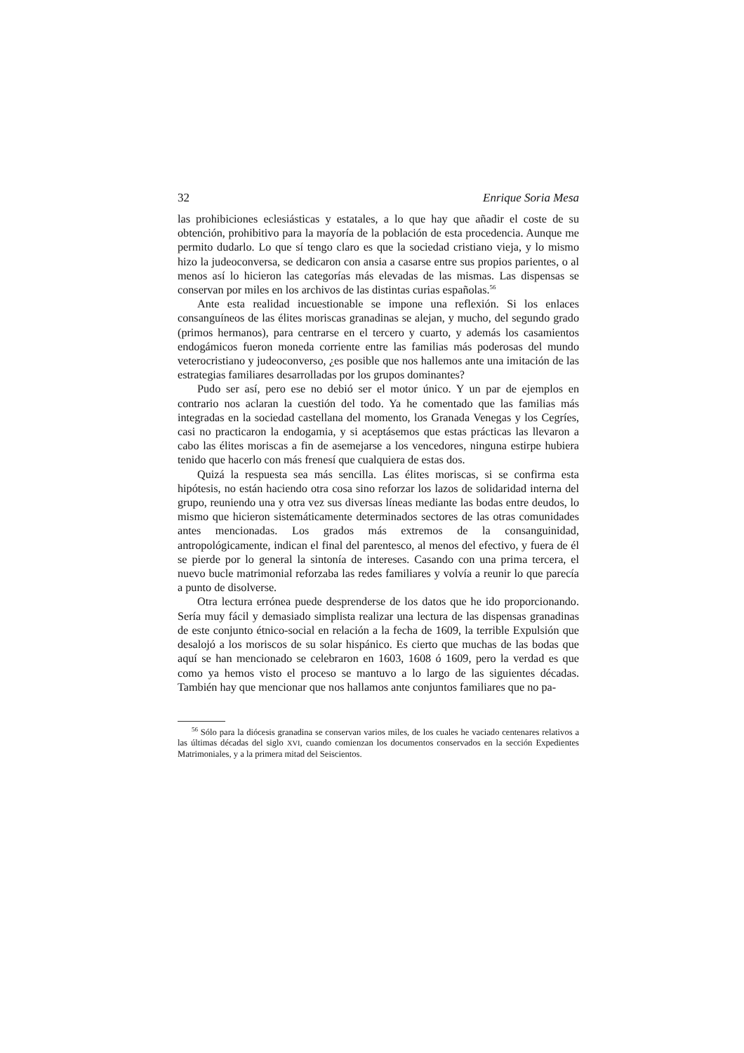32 Enrique Soria Mesa
las prohibiciones eclesiásticas y estatales, a lo que hay que añadir el coste de su obtención, prohibitivo para la mayoría de la población de esta procedencia. Aunque me permito dudarlo. Lo que sí tengo claro es que la sociedad cristiano vieja, y lo mismo hizo la judeoconversa, se dedicaron con ansia a casarse entre sus propios parientes, o al menos así lo hicieron las categorías más elevadas de las mismas. Las dispensas se conservan por miles en los archivos de las distintas curias españolas.<sup>56</sup>
Ante esta realidad incuestionable se impone una reflexión. Si los enlaces consanguíneos de las élites moriscas granadinas se alejan, y mucho, del segundo grado (primos hermanos), para centrarse en el tercero y cuarto, y además los casamientos endogámicos fueron moneda corriente entre las familias más poderosas del mundo veterocristiano y judeoconverso, ¿es posible que nos hallemos ante una imitación de las estrategias familiares desarrolladas por los grupos dominantes?
Pudo ser así, pero ese no debió ser el motor único. Y un par de ejemplos en contrario nos aclaran la cuestión del todo. Ya he comentado que las familias más integradas en la sociedad castellana del momento, los Granada Venegas y los Cegríes, casi no practicaron la endogamia, y si aceptásemos que estas prácticas las llevaron a cabo las élites moriscas a fin de asemejarse a los vencedores, ninguna estirpe hubiera tenido que hacerlo con más frenesí que cualquiera de estas dos.
Quizá la respuesta sea más sencilla. Las élites moriscas, si se confirma esta hipótesis, no están haciendo otra cosa sino reforzar los lazos de solidaridad interna del grupo, reuniendo una y otra vez sus diversas líneas mediante las bodas entre deudos, lo mismo que hicieron sistemáticamente determinados sectores de las otras comunidades antes mencionadas. Los grados más extremos de la consanguinidad, antropológicamente, indican el final del parentesco, al menos del efectivo, y fuera de él se pierde por lo general la sintonía de intereses. Casando con una prima tercera, el nuevo bucle matrimonial reforzaba las redes familiares y volvía a reunir lo que parecía a punto de disolverse.
Otra lectura errónea puede desprenderse de los datos que he ido proporcionando. Sería muy fácil y demasiado simplista realizar una lectura de las dispensas granadinas de este conjunto étnico-social en relación a la fecha de 1609, la terrible Expulsión que desalojó a los moriscos de su solar hispánico. Es cierto que muchas de las bodas que aquí se han mencionado se celebraron en 1603, 1608 ó 1609, pero la verdad es que como ya hemos visto el proceso se mantuvo a lo largo de las siguientes décadas. También hay que mencionar que nos hallamos ante conjuntos familiares que no pa-
<sup>56</sup> Sólo para la diócesis granadina se conservan varios miles, de los cuales he vaciado centenares relativos a las últimas décadas del siglo XVI, cuando comienzan los documentos conservados en la sección Expedientes Matrimoniales, y a la primera mitad del Seiscientos.